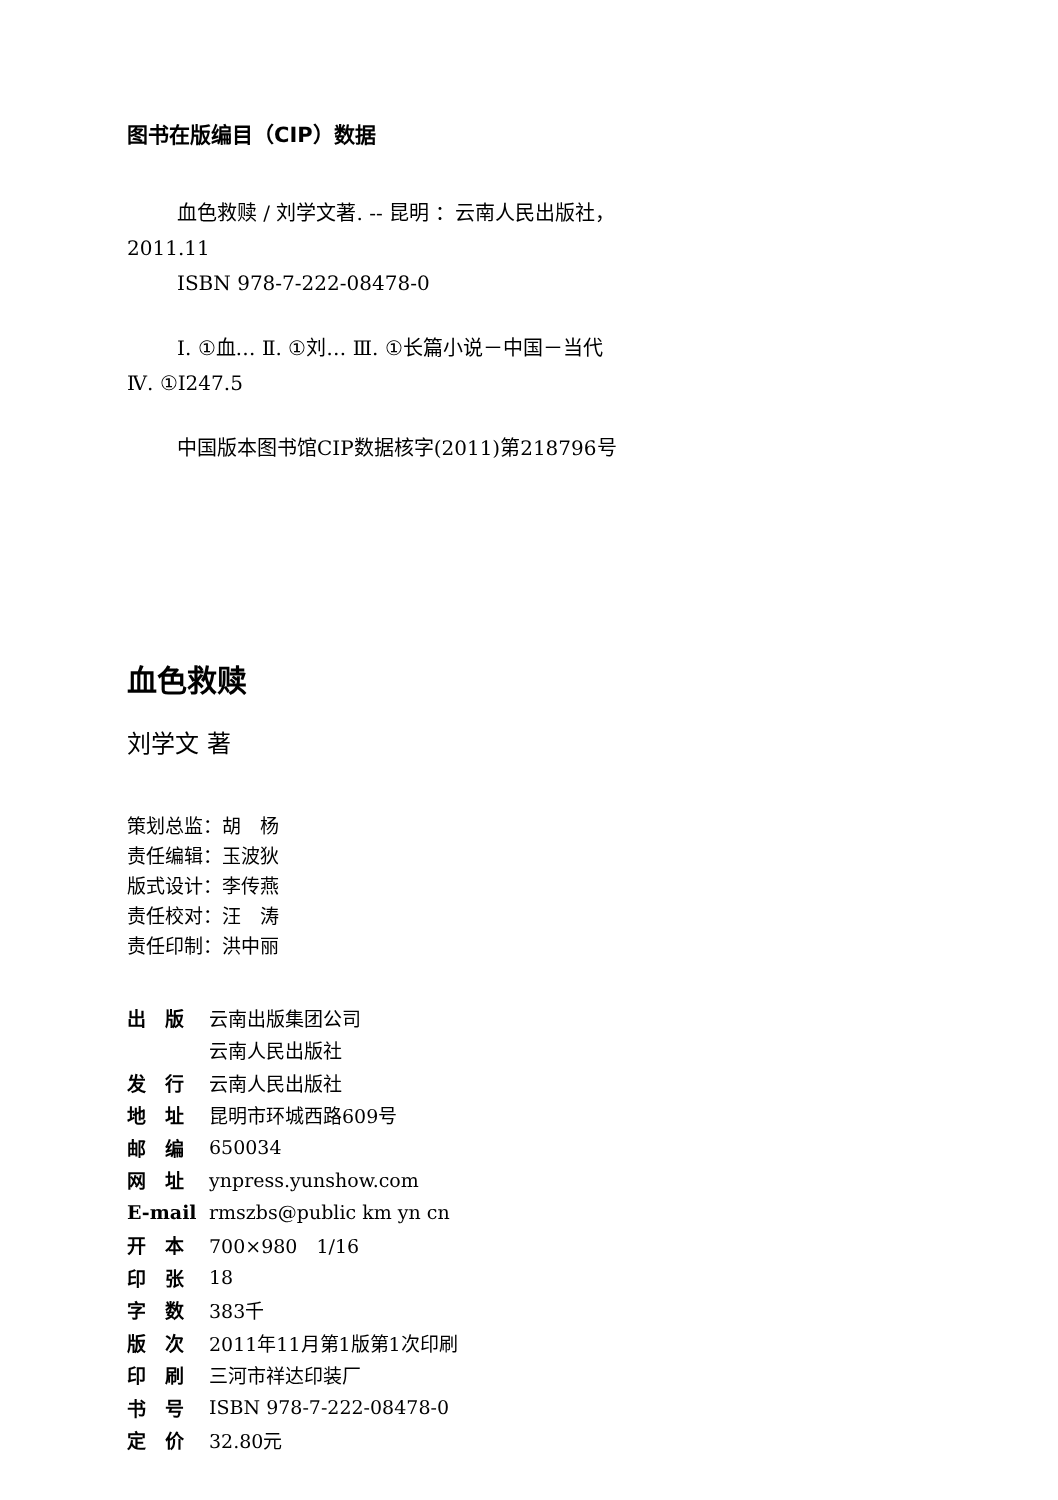图书在版编目（CIP）数据
血色救赎 / 刘学文著. -- 昆明 ：云南人民出版社，
2011.11
ISBN 978-7-222-08478-0
Ⅰ. ①血… Ⅱ. ①刘… Ⅲ. ①长篇小说－中国－当代
Ⅳ. ①I247.5
中国版本图书馆CIP数据核字(2011)第218796号
血色救赎
刘学文 著
策划总监：胡　杨
责任编辑：玉波狄
版式设计：李传燕
责任校对：汪　涛
责任印制：洪中丽
| 出 版 | 云南出版集团公司 |
| | 云南人民出版社 |
| 发 行 | 云南人民出版社 |
| 地 址 | 昆明市环城西路609号 |
| 邮 编 | 650034 |
| 网 址 | ynpress.yunshow.com |
| E-mail | rmszbs@public km yn cn |
| 开 本 | 700×980 1/16 |
| 印 张 | 18 |
| 字 数 | 383千 |
| 版 次 | 2011年11月第1版第1次印刷 |
| 印 刷 | 三河市祥达印装厂 |
| 书 号 | ISBN 978-7-222-08478-0 |
| 定 价 | 32.80元 |